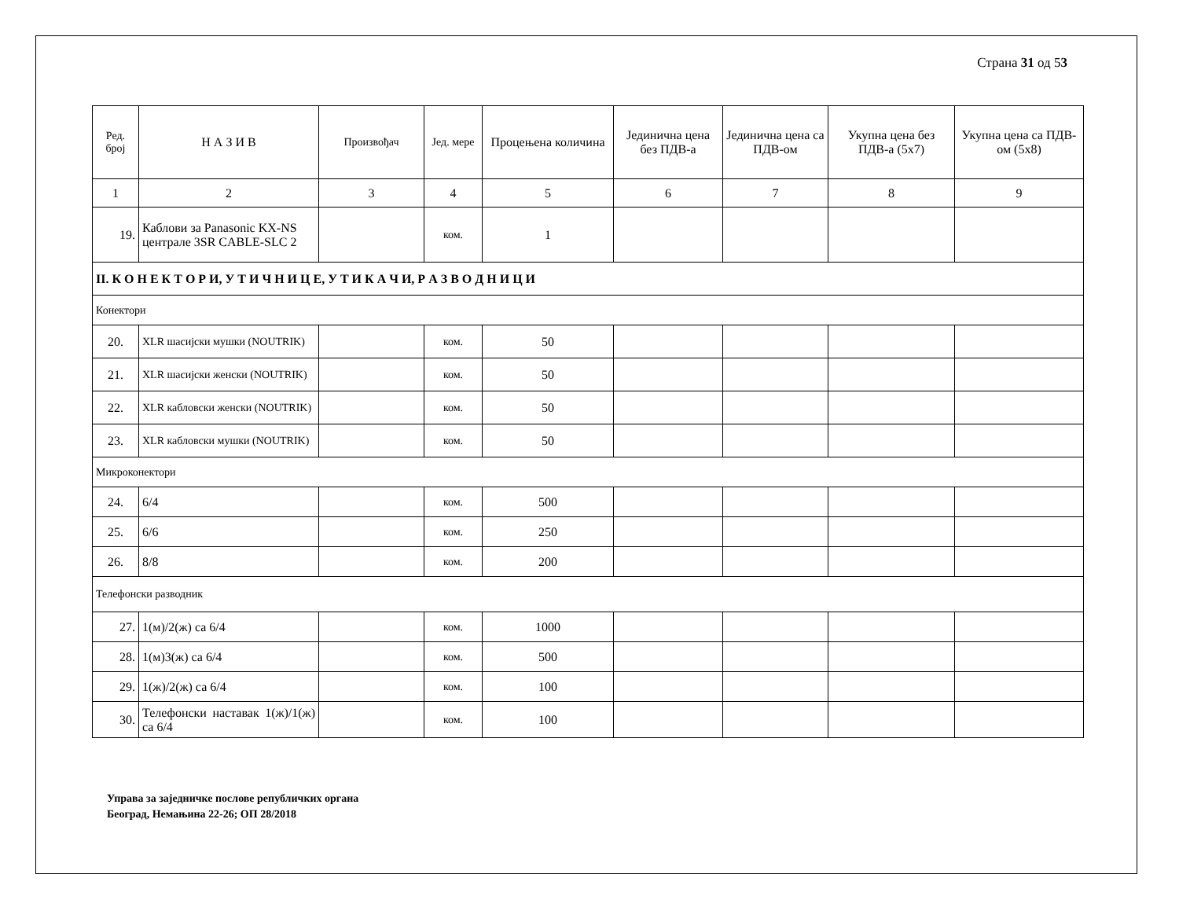Страна 31 од 53
| Ред. број | Н А З И В | Произвођач | Јед. мере | Процењена количина | Јединична цена без ПДВ-а | Јединична цена са ПДВ-ом | Укупна цена без ПДВ-а (5x7) | Укупна цена са ПДВ-ом (5x8) |
| --- | --- | --- | --- | --- | --- | --- | --- | --- |
| 1 | 2 | 3 | 4 | 5 | 6 | 7 | 8 | 9 |
| 19. | Каблови за Panasonic KX-NS централе 3SR CABLE-SLC 2 | | ком. | 1 | | | | |
| II. К О Н Е К Т О Р И, У Т И Ч Н И Ц Е, У Т И К А Ч И, Р А З В О Д Н И Ц И | | | | | | | | |
| Конектори | | | | | | | | |
| 20. | XLR шасијски мушки (NOUTRIK) | | ком. | 50 | | | | |
| 21. | XLR шасијски женски (NOUTRIK) | | ком. | 50 | | | | |
| 22. | XLR кабловски женски (NOUTRIK) | | ком. | 50 | | | | |
| 23. | XLR кабловски мушки (NOUTRIK) | | ком. | 50 | | | | |
| Микроконектори | | | | | | | | |
| 24. | 6/4 | | ком. | 500 | | | | |
| 25. | 6/6 | | ком. | 250 | | | | |
| 26. | 8/8 | | ком. | 200 | | | | |
| Телефонски разводник | | | | | | | | |
| 27. | 1(м)/2(ж) са 6/4 | | ком. | 1000 | | | | |
| 28. | 1(м)3(ж) са 6/4 | | ком. | 500 | | | | |
| 29. | 1(ж)/2(ж) са 6/4 | | ком. | 100 | | | | |
| 30. | Телефонски наставак 1(ж)/1(ж) са 6/4 | | ком. | 100 | | | | |
Управа за заједничке послове републичких органа
Београд, Немањина 22-26; ОП 28/2018